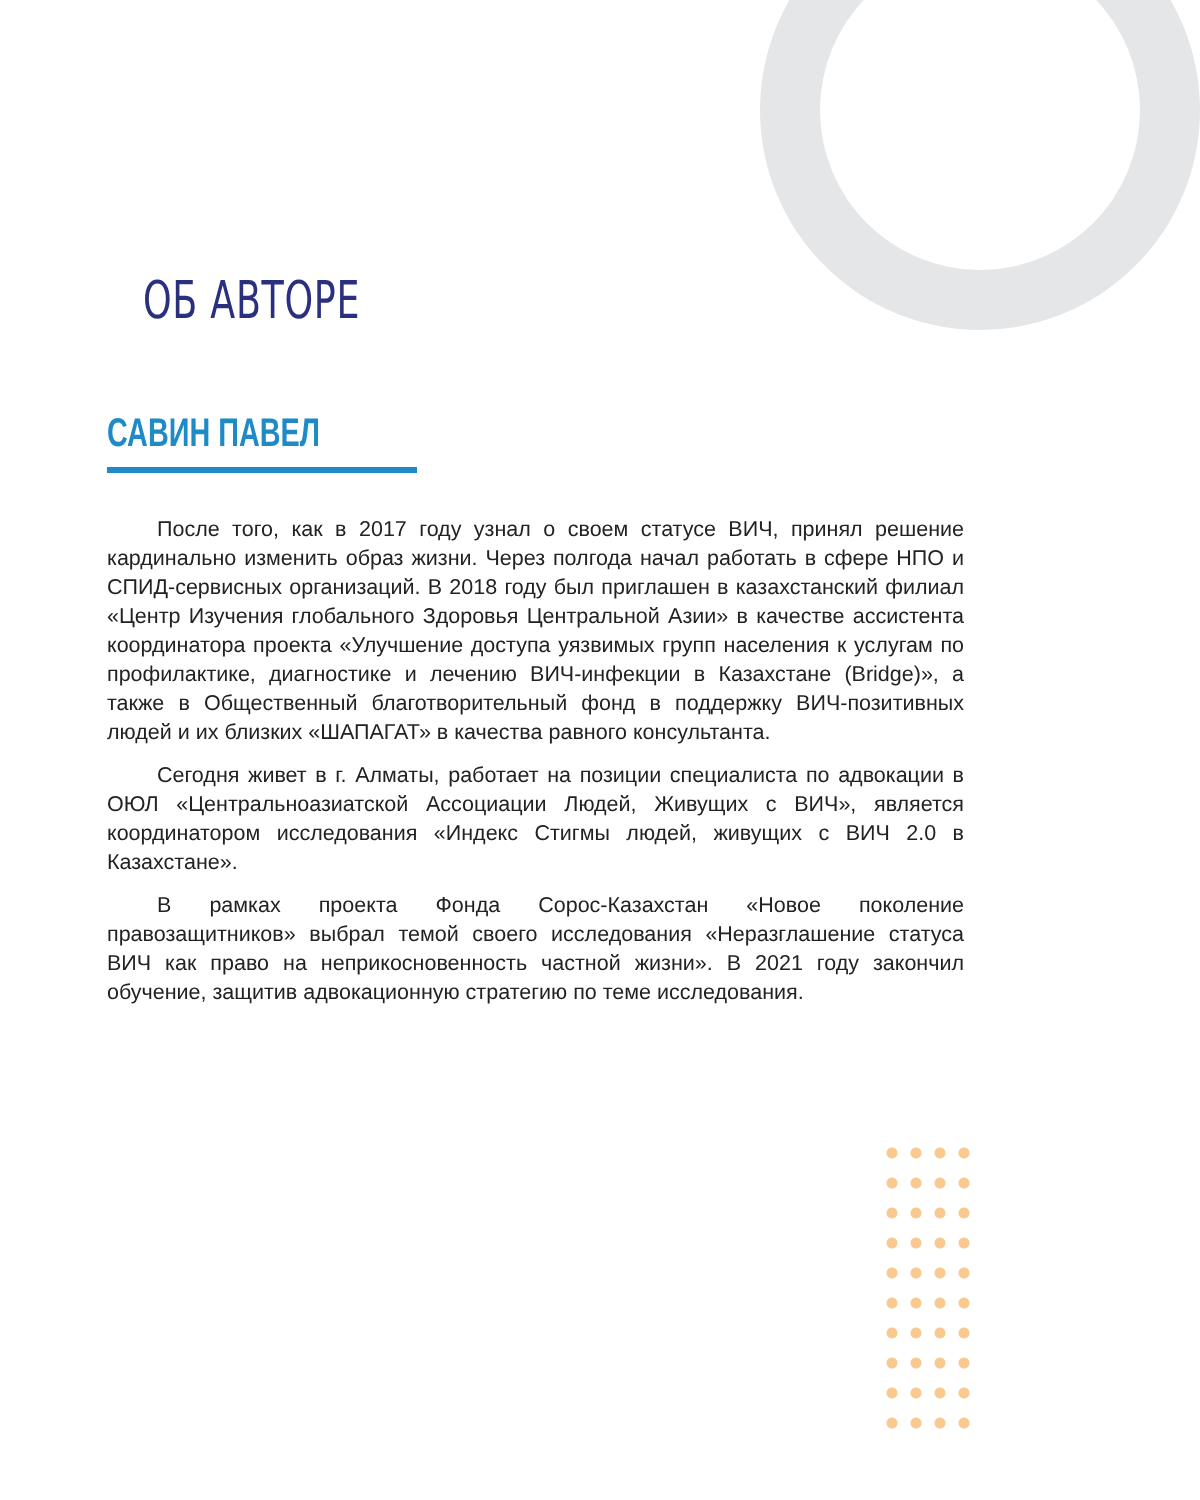ОБ АВТОРЕ
САВИН ПАВЕЛ
После того, как в 2017 году узнал о своем статусе ВИЧ, принял решение кардинально изменить образ жизни. Через полгода начал работать в сфере НПО и СПИД-сервисных организаций. В 2018 году был приглашен в казахстанский филиал «Центр Изучения глобального Здоровья Центральной Азии» в качестве ассистента координатора проекта «Улучшение доступа уязвимых групп населения к услугам по профилактике, диагностике и лечению ВИЧ-инфекции в Казахстане (Bridge)», а также в Общественный благотворительный фонд в поддержку ВИЧ-позитивных людей и их близких «ШАПАГАТ» в качества равного консультанта.
Сегодня живет в г. Алматы, работает на позиции специалиста по адвокации в ОЮЛ «Центральноазиатской Ассоциации Людей, Живущих с ВИЧ», является координатором исследования «Индекс Стигмы людей, живущих с ВИЧ 2.0 в Казахстане».
В рамках проекта Фонда Сорос-Казахстан «Новое поколение правозащитников» выбрал темой своего исследования «Неразглашение статуса ВИЧ как право на неприкосновенность частной жизни». В 2021 году закончил обучение, защитив адвокационную стратегию по теме исследования.